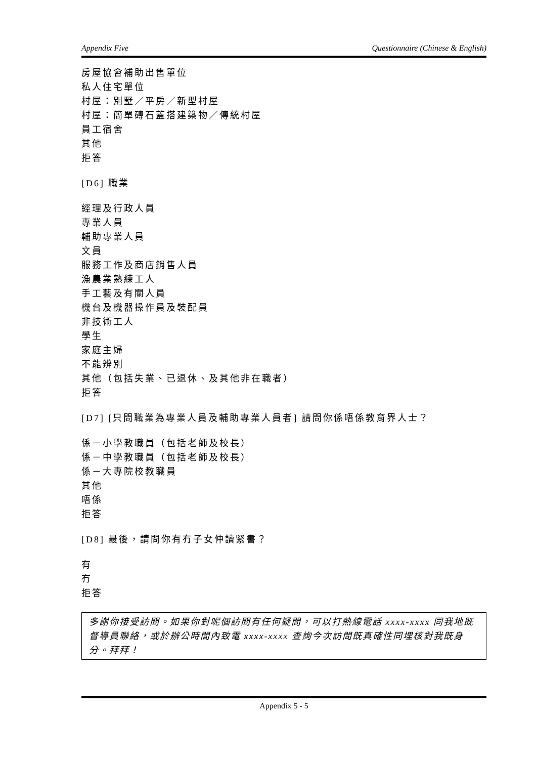Appendix Five Questionnaire (Chinese & English)
房屋協會補助出售單位
私人住宅單位
村屋：別墅／平房／新型村屋
村屋：簡單磚石蓋搭建築物／傳統村屋
員工宿舍
其他
拒答
[D6] 職業
經理及行政人員
專業人員
輔助專業人員
文員
服務工作及商店銷售人員
漁農業熟練工人
手工藝及有關人員
機台及機器操作員及裝配員
非技術工人
學生
家庭主婦
不能辨別
其他（包括失業、已退休、及其他非在職者）
拒答
[D7] [只問職業為專業人員及輔助專業人員者] 請問你係唔係教育界人士？
係－小學教職員（包括老師及校長）
係－中學教職員（包括老師及校長）
係－大專院校教職員
其他
唔係
拒答
[D8] 最後，請問你有冇子女仲讀緊書？
有
冇
拒答
多謝你接受訪問。如果你對呢個訪問有任何疑問，可以打熱線電話 xxxx-xxxx 同我地既督導員聯絡，或於辦公時間內致電 xxxx-xxxx 查詢今次訪問既真確性同埋核對我既身分。拜拜！
Appendix 5 - 5